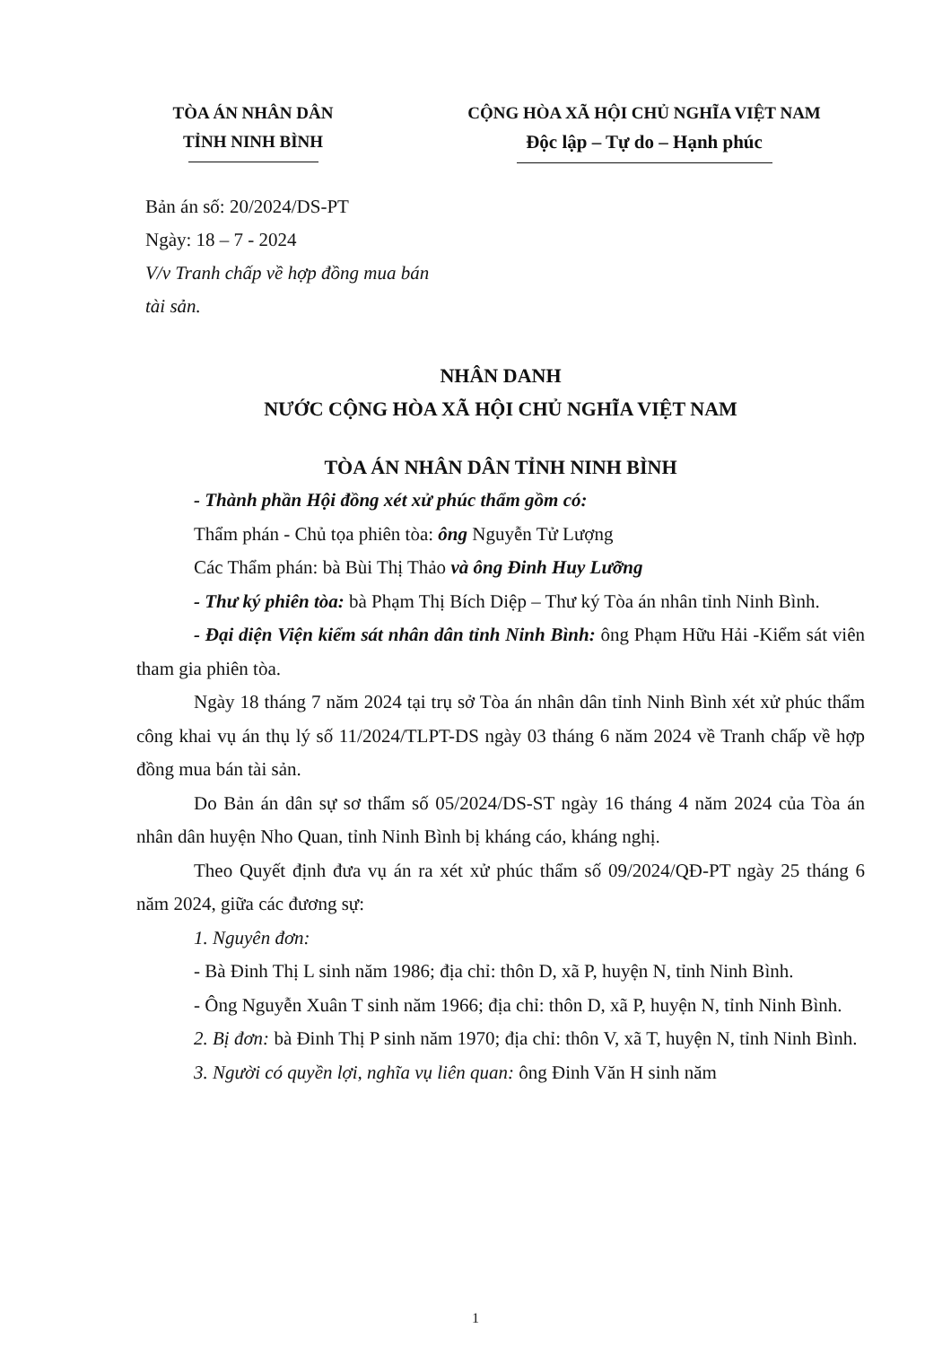TÒA ÁN NHÂN DÂN
TỈNH NINH BÌNH
CỘNG HÒA XÃ HỘI CHỦ NGHĨA VIỆT NAM
Độc lập – Tự do – Hạnh phúc
Bản án số: 20/2024/DS-PT
Ngày: 18 – 7 - 2024
V/v Tranh chấp về hợp đồng mua bán tài sản.
NHÂN DANH
NƯỚC CỘNG HÒA XÃ HỘI CHỦ NGHĨA VIỆT NAM
TÒA ÁN NHÂN DÂN TỈNH NINH BÌNH
- Thành phần Hội đồng xét xử phúc thẩm gồm có:
Thẩm phán - Chủ tọa phiên tòa: ông Nguyễn Tử Lượng
Các Thẩm phán: bà Bùi Thị Thảo và ông Đinh Huy Lưỡng
- Thư ký phiên tòa: bà Phạm Thị Bích Diệp – Thư ký Tòa án nhân tỉnh Ninh Bình.
- Đại diện Viện kiểm sát nhân dân tỉnh Ninh Bình: ông Phạm Hữu Hải -Kiểm sát viên tham gia phiên tòa.
Ngày 18 tháng 7 năm 2024 tại trụ sở Tòa án nhân dân tỉnh Ninh Bình xét xử phúc thẩm công khai vụ án thụ lý số 11/2024/TLPT-DS ngày 03 tháng 6 năm 2024 về Tranh chấp về hợp đồng mua bán tài sản.
Do Bản án dân sự sơ thẩm số 05/2024/DS-ST ngày 16 tháng 4 năm 2024 của Tòa án nhân dân huyện Nho Quan, tỉnh Ninh Bình bị kháng cáo, kháng nghị.
Theo Quyết định đưa vụ án ra xét xử phúc thẩm số 09/2024/QĐ-PT ngày 25 tháng 6 năm 2024, giữa các đương sự:
1. Nguyên đơn:
- Bà Đinh Thị L sinh năm 1986; địa chỉ: thôn D, xã P, huyện N, tỉnh Ninh Bình.
- Ông Nguyễn Xuân T sinh năm 1966; địa chỉ: thôn D, xã P, huyện N, tỉnh Ninh Bình.
2. Bị đơn: bà Đinh Thị P sinh năm 1970; địa chỉ: thôn V, xã T, huyện N, tỉnh Ninh Bình.
3. Người có quyền lợi, nghĩa vụ liên quan: ông Đinh Văn H sinh năm
1